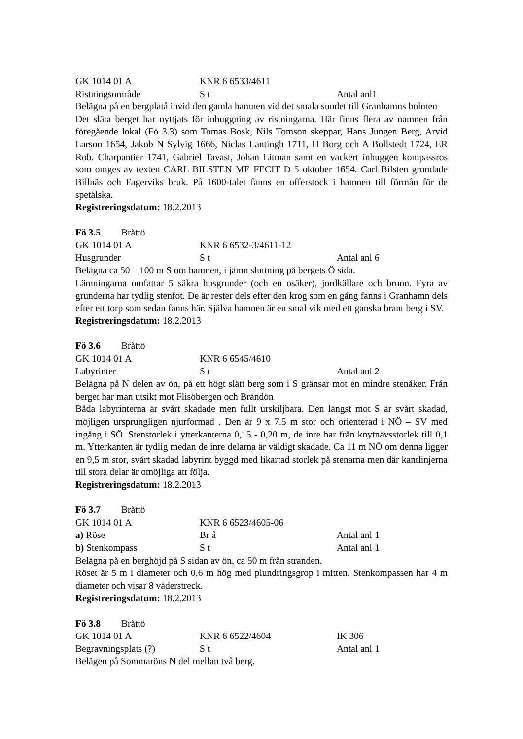GK 1014 01 A KNR 6 6533/4611
Ristningsområde S t Antal anl1
Belägna på en bergplatå invid den gamla hamnen vid det smala sundet till Granhamns holmen
Det släta berget har nyttjats för inhuggning av ristningarna. Här finns flera av namnen från föregående lokal (Fö 3.3) som Tomas Bosk, Nils Tomson skeppar, Hans Jungen Berg, Arvid Larson 1654, Jakob N Sylvig 1666, Niclas Lantingh 1711, H Borg och A Bollstedt 1724, ER Rob. Charpantier 1741, Gabriel Tavast, Johan Litman samt en vackert inhuggen kompassros som omges av texten CARL BILSTEN ME FECIT D 5 oktober 1654. Carl Bilsten grundade Billnäs och Fagerviks bruk. På 1600-talet fanns en offerstock i hamnen till förmån för de spetälska.
Registreringsdatum: 18.2.2013
Fö 3.5 Bråttö
GK 1014 01 A KNR 6 6532-3/4611-12
Husgrunder S t Antal anl 6
Belägna ca 50 – 100 m S om hamnen, i jämn sluttning på bergets Ö sida.
Lämningarna omfattar 5 säkra husgrunder (och en osäker), jordkällare och brunn. Fyra av grunderna har tydlig stenfot. De är rester dels efter den krog som en gång fanns i Granhamn dels efter ett torp som sedan fanns här. Själva hamnen är en smal vik med ett ganska brant berg i SV.
Registreringsdatum: 18.2.2013
Fö 3.6 Bråttö
GK 1014 01 A KNR 6 6545/4610
Labyrinter S t Antal anl 2
Belägna på N delen av ön, på ett högt slätt berg som i S gränsar mot en mindre stenåker. Från berget har man utsikt mot Flisöbergen och Brändön
Båda labyrinterna är svårt skadade men fullt urskiljbara. Den längst mot S är svårt skadad, möjligen ursprungligen njurformad . Den är 9 x 7.5 m stor och orienterad i NÖ – SV med ingång i SÖ. Stenstorlek i ytterkanterna 0,15 - 0,20 m, de inre har från knytnävsstorlek till 0,1 m. Ytterkanten är tydlig medan de inre delarna är väldigt skadade. Ca 11 m NÖ om denna ligger en 9,5 m stor, svårt skadad labyrint byggd med likartad storlek på stenarna men där kantlinjerna till stora delar är omöjliga att följa.
Registreringsdatum: 18.2.2013
Fö 3.7 Bråttö
GK 1014 01 A KNR 6 6523/4605-06
a) Röse Br å Antal anl 1
b) Stenkompass S t Antal anl 1
Belägna på en berghöjd på S sidan av ön, ca 50 m från stranden.
Röset är 5 m i diameter och 0,6 m hög med plundringsgrop i mitten. Stenkompassen har 4 m diameter och visar 8 väderstreck.
Registreringsdatum: 18.2.2013
Fö 3.8 Bråttö
GK 1014 01 A KNR 6 6522/4604 IK 306
Begravningsplats (?) S t Antal anl 1
Belägen på Sommaröns N del mellan två berg.